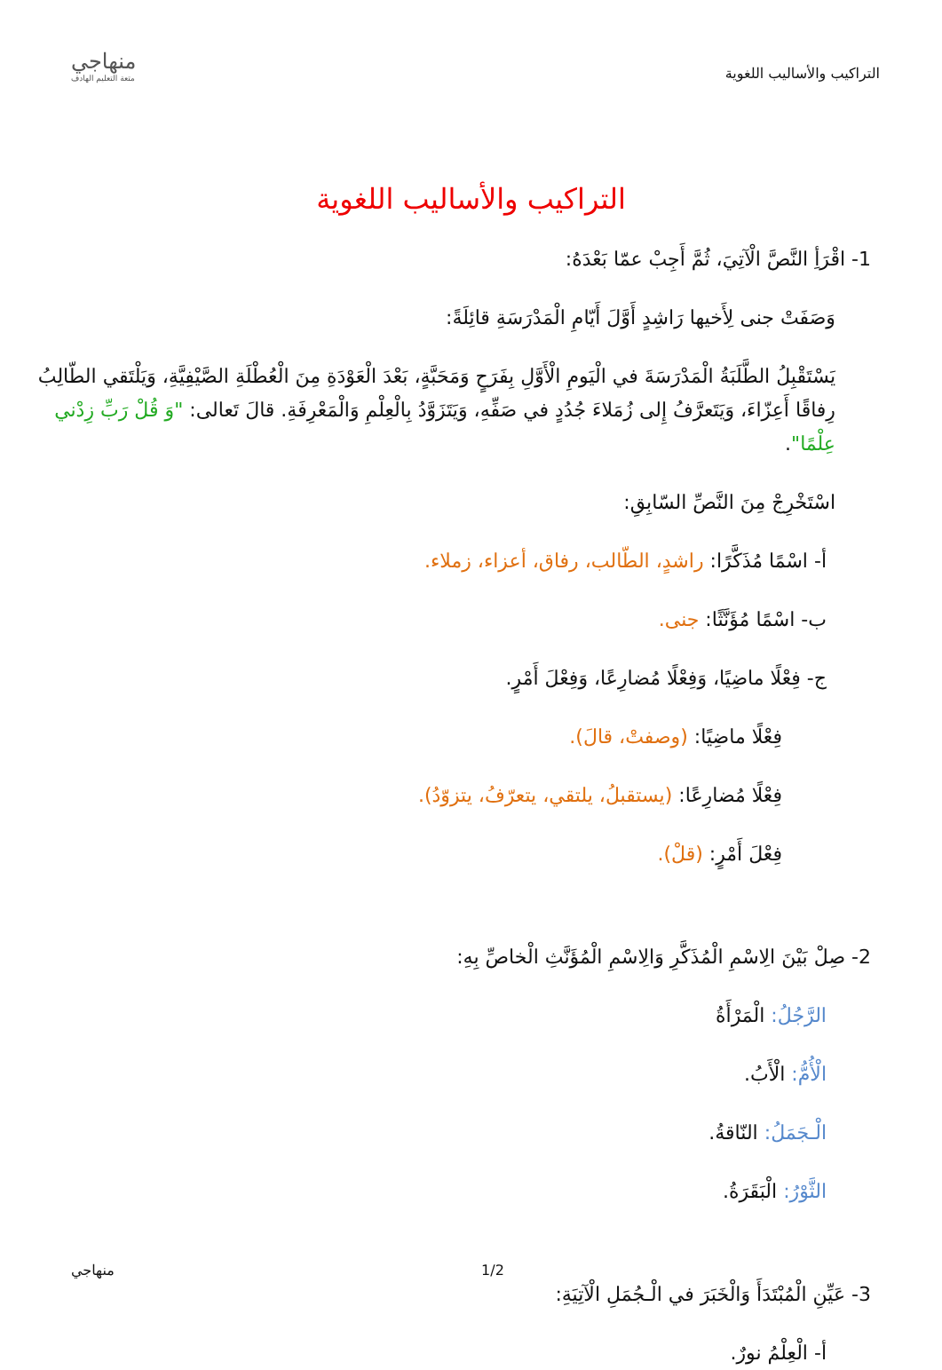التراكيب والأساليب اللغوية
منهاجي
متعة التعليم الهادف
التراكيب والأساليب اللغوية
1- اقْرَأِ النَّصَّ الْآتِيَ، ثُمَّ أَجِبْ عمّا بَعْدَهُ:
وَصَفَتْ جنى لِأَخيها رَاشِدٍ أَوَّلَ أَيّامِ الْمَدْرَسَةِ قائِلَةً:
يَسْتَقْبِلُ الطَّلَبَةُ الْمَدْرَسَةَ في الْيَومِ الْأَوَّلِ بِفَرَحٍ وَمَحَبَّةٍ، بَعْدَ الْعَوْدَةِ مِنَ الْعُطْلَةِ الصَّيْفِيَّةِ، وَيَلْتَقي الطّالِبُ رِفاقًا أَعِزّاءَ، وَيَتَعرَّفُ إِلى زُمَلاءَ جُدُدٍ في صَفِّهِ، وَيَتَزَوَّدُ بِالْعِلْمِ وَالْمَعْرِفَةِ. قالَ تَعالى: "وَ قُلْ رَبِّ زِدْني عِلْمًا".
اسْتَخْرِجْ مِنَ النَّصِّ السّابِقِ:
أ- اسْمًا مُذَكَّرًا: راشدٍ، الطّالب، رفاق، أعزاء، زملاء.
ب- اسْمًا مُؤَنَّثًا: جنى.
ج- فِعْلًا ماضِيًا، وَفِعْلًا مُضارِعًا، وَفِعْلَ أَمْرٍ.
فِعْلًا ماضِيًا: (وصفتْ، قالَ).
فِعْلًا مُضارِعًا: (يستقبلُ، يلتقي، يتعرّفُ، يتزوّدُ).
فِعْلَ أَمْرٍ: (قلْ).
2- صِلْ بَيْنَ الِاسْمِ الْمُذَكَّرِ وَالِاسْمِ الْمُؤَنَّثِ الْخاصِّ بِهِ:
الرَّجُلُ: الْمَرْأَةُ
الْأُمُّ: الْأَبُ.
الْـجَمَلُ: النّاقةُ.
الثَّوْرُ: الْبَقَرَةُ.
3- عَيِّنِ الْمُبْتَدَأَ وَالْخَبَرَ في الْـجُمَلِ الْآتِيَةِ:
أ- الْعِلْمُ نورٌ.
1/2 منهاجي